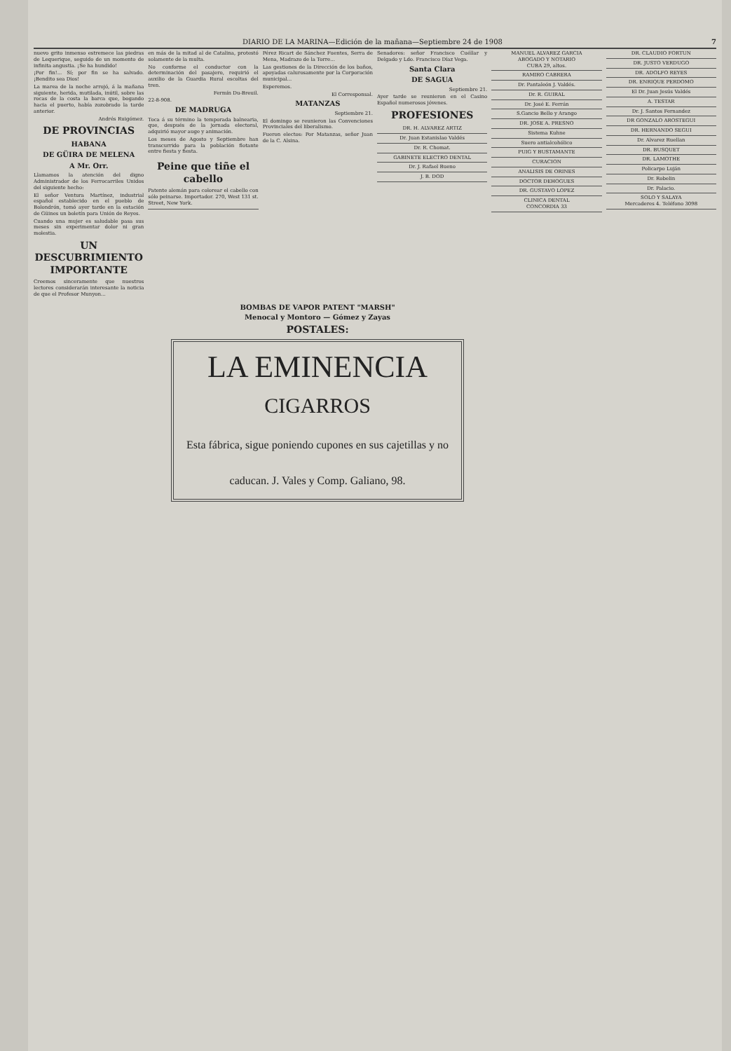DIARIO DE LA MARINA—Edición de la mañana—Septiembre 24 de 1908 7
nuevo grito inmenso estremece las piedras de Lequerique, seguido de un momento de infinita angustia. ¡Se ha hundido!
¡Por fin!... Sí; por fin se ha salvado. ¡Bendito sea Dios!
La marea de la noche arrojó, á la mañana siguiente, herida, mutilada, inútil, sobre las rocas de la costa la barca que, bogando hacia el puerto, había zozobrado la tarde anterior.
Andrés Ruigómez.
DE PROVINCIAS
HABANA
DE GÜIRA DE MELENA
A Mr. Orr.
Llamamos la atención del digno Administrador de los Ferrocarriles Unidos del siguiente hecho:
El señor Ventura Martínez, industrial español establecido en el pueblo de Bolondrón, tomó ayer tarde en la estación de Güines un boletín para Unión de Reyes.
Cuando una mujer es saludable pasa sus meses sin experimentar dolor ni gran molestia.
UN DESCUBRIMIENTO IMPORTANTE
Creemos sinceramente que nuestros lectores considerarán interesante la noticia de que el Profesor Munyon...
en más de la mitad al de Catalina, protestó solamente de la multa.
No conforme el conductor con la determinación del pasajero, requirió el auxilio de la Guardia Rural escoltas del tren.
Fermín Du-Breuil.
22-8-908.
DE MADRUGA
Toca á su término la temporada balnearia, que, después de la jornada electoral, adquirió mayor auge y animación.
Los meses de Agosto y Septiembre han transcurrido para la población flotante entre fiesta y fiesta.
Peine que tiñe el cabello
Patente alemán para colorear el cabello con sólo peinarse. Importador. 270, West 131 st. Street, New York.
Pérez Ricart de Sánchez Fuentes, Serra de Mena, Madrazo de la Torre...
Las gestiones de la Dirección de los baños, apoyadas calurosamente por la Corporación municipal...
Esperemos.
El Corresponsal.
MATANZAS
Septiembre 21.
El domingo se reunieron las Convenciones Provinciales del liberalismo.
Fueron electos: Por Matanzas, señor Juan de la C. Alsina.
Senadores: señor Francisco Cuéllar y Delgado y Ldo. Francisco Díaz Vega.
Santa Clara
DE SAGUA
Septiembre 21.
Ayer tarde se reunieron en el Casino Español numerosos jóvenes.
PROFESIONES
DR. H. ALVAREZ ARTIZ
Dr. Juan Estanislao Valdés
Dr. R. Chomat.
GABINETE ELECTRO DENTAL
Dr. J. Rafael Bueno
J. B. DOD
MANUEL ALVAREZ GARCIA
ABOGADO Y NOTARIO
CUBA 29, altos.
RAMIRO CABRERA
Dr. Pantaleón J. Valdés.
Dr. R. GUIRAL
Dr. José E. Ferrán
S.Gancio Bello y Arango
DR. JOSE A. PRESNO
Sistema Kuhne
Suero antialcohólico
PUIG Y BUSTAMANTE
CURACION
ANALISIS DE ORINES
DOCTOR DEHOGUES
DR. GUSTAVO LOPEZ
CLINICA DENTAL
CONCORDIA 33
DR. CLAUDIO FORTUN
DR. JUSTO VERDUGO
DR. ADOLFO REYES
DR. ENRIQUE PERDOMO
El Dr. Juan Jesús Valdés
A. TESTAR
Dr. J. Santos Fernandez
DR GONZALO AROSTEGUI
DR. HERNANDO SEGUI
Dr. Alvarez Ruellan
DR. BUSQUET
DR. LAMOTHE
Policarpo Luján
Dr. Robelin
Dr. Palacio.
SOLO Y SALAYA
Mercaderes 4. Teléfono 3098
BOMBAS DE VAPOR PATENT "MARSH"
Menocal y Montoro — Gómez y Zayas
POSTALES:
LA EMINENCIA
CIGARROS
Esta fábrica, sigue poniendo cupones en sus cajetillas y no caducan. J. Vales y Comp. Galiano, 98.